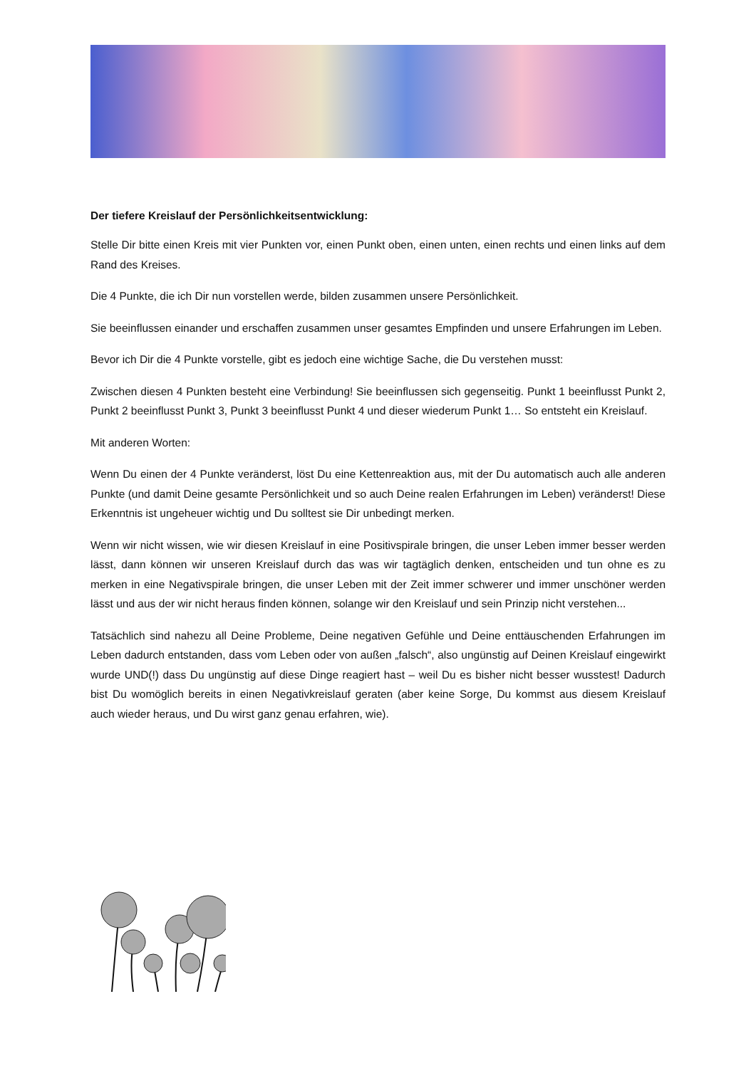Der tiefere Kreislauf der Persönlichkeitsentwicklung:
Stelle Dir bitte einen Kreis mit vier Punkten vor, einen Punkt oben, einen unten, einen rechts und einen links auf dem Rand des Kreises.
Die 4 Punkte, die ich Dir nun vorstellen werde, bilden zusammen unsere Persönlichkeit.
Sie beeinflussen einander und erschaffen zusammen unser gesamtes Empfinden und unsere Erfahrungen im Leben.
Bevor ich Dir die 4 Punkte vorstelle, gibt es jedoch eine wichtige Sache, die Du verstehen musst:
Zwischen diesen 4 Punkten besteht eine Verbindung! Sie beeinflussen sich gegenseitig. Punkt 1 beeinflusst Punkt 2, Punkt 2 beeinflusst Punkt 3, Punkt 3 beeinflusst Punkt 4 und dieser wiederum Punkt 1… So entsteht ein Kreislauf.
Mit anderen Worten:
Wenn Du einen der 4 Punkte veränderst, löst Du eine Kettenreaktion aus, mit der Du automatisch auch alle anderen Punkte (und damit Deine gesamte Persönlichkeit und so auch Deine realen Erfahrungen im Leben) veränderst! Diese Erkenntnis ist ungeheuer wichtig und Du solltest sie Dir unbedingt merken.
Wenn wir nicht wissen, wie wir diesen Kreislauf in eine Positivspirale bringen, die unser Leben immer besser werden lässt, dann können wir unseren Kreislauf durch das was wir tagtäglich denken, entscheiden und tun ohne es zu merken in eine Negativspirale bringen, die unser Leben mit der Zeit immer schwerer und immer unschöner werden lässt und aus der wir nicht heraus finden können, solange wir den Kreislauf und sein Prinzip nicht verstehen...
Tatsächlich sind nahezu all Deine Probleme, Deine negativen Gefühle und Deine enttäuschenden Erfahrungen im Leben dadurch entstanden, dass vom Leben oder von außen „falsch“, also ungünstig auf Deinen Kreislauf eingewirkt wurde UND(!) dass Du ungünstig auf diese Dinge reagiert hast – weil Du es bisher nicht besser wusstest! Dadurch bist Du womöglich bereits in einen Negativkreislauf geraten (aber keine Sorge, Du kommst aus diesem Kreislauf auch wieder heraus, und Du wirst ganz genau erfahren, wie).